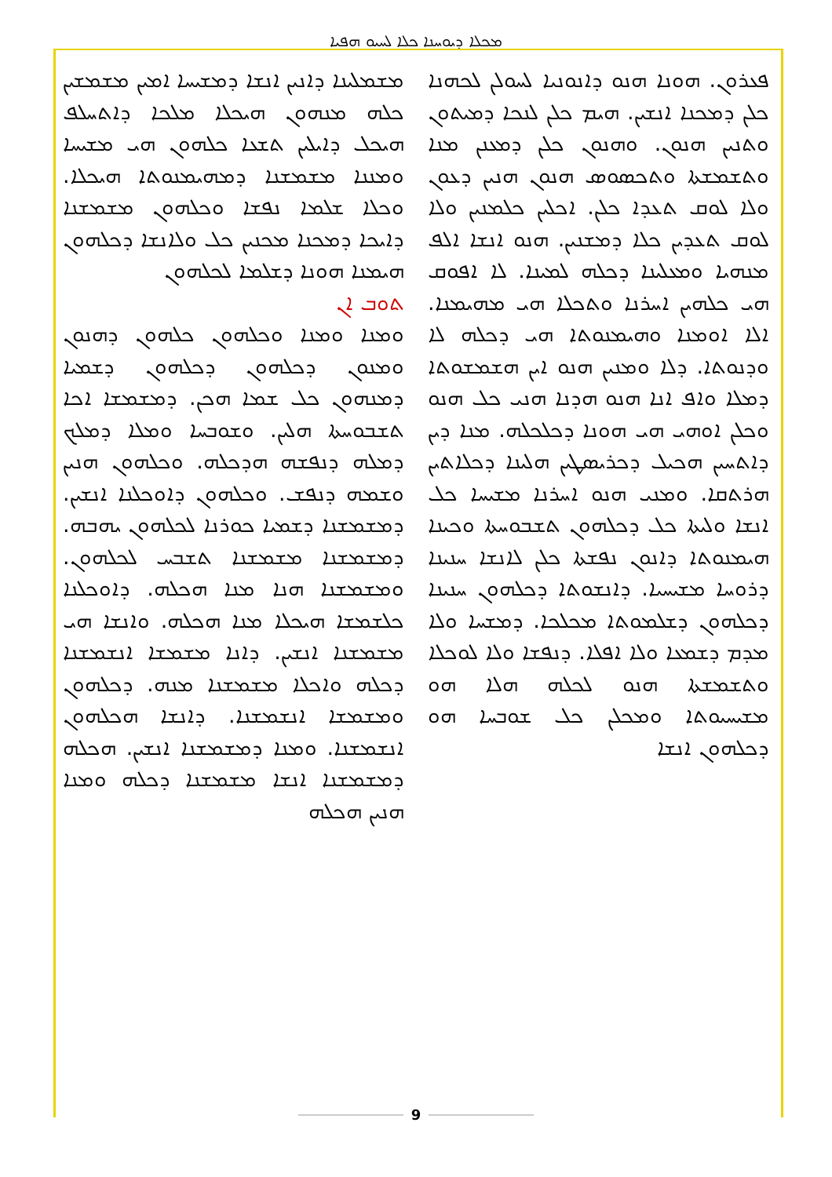ܡܟܠܐ ܕܝܘܚܢܐ ܟܠܐ ܠܚܝܘ ܗܦܝܐ
ܦܥܪܘܢ. ܗܘܢܐ ܗܢܘ ܕܐܢܘܢܝܐ ܠܚܘܠܢ ܠܟܗܢܐ ܟܠܢ ܕܡܟܢܐ ܐܢܫܝܢ. ܗܝܡ ܟܠܢ ܠܢܟܐ ܕܡܝܬܘܢ ܘܬܢܝܢ ܗܢܘܢ. ܘܗܢܘܢ ܟܠܢ ܕܡܥܢܢ ܡܢܐ ܘܬܫܡܫܬܐ ܘܬܟܣܘܣ ܗܢܘܢ ܗܢܝܢ ܕܥܘܢ ܘܠܐ ܠܘܩ ܬܥܕܐ ܟܠܢ. ܐܟܠܝܢ ܟܠܡܢܝܢ ܘܠܐ ܠܘܩ ܬܥܕܝܢ ܟܠܐ ܕܡܫܢܝܢ. ܗܢܘ ܐܢܫܐ ܐܠܦ ܡܢܗܝܐ ܘܡܥܠܝܢܐ ܕܟܠܗ ܠܡܝܢܐ. ܠܐ ܐܦܘܩ ܗܝ ܟܠܗܝܢ ܐܚܪܢܐ ܘܬܟܠܐ ܗܝ ܡܗܝܡܢܐ. ܐܠܐ ܐܘܡܢܐ ܘܗܝܡܢܘܬܐ ܗܝ ܕܟܠܗ ܠܐ ܘܕܢܘܬܐ. ܕܠܐ ܘܡܢܝܢ ܗܢܘ ܐܝܢ ܗܫܡܫܘܬܐ ܕܡܠܐ ܘܐܦ ܐܢܐ ܗܢܘ ܗܕܢܐ ܗܢܝ ܟܠ ܗܢܘ ܘܟܠܢ ܐܘܗܝ ܗܝ ܗܘܢܐ ܕܟܠܟܠܗ. ܡܢܐ ܕܝܢ ܕܐܬܚܝܢ ܗܟܝܠ ܕܟܪܝܣܛܝܢ ܗܠܝܢܐ ܕܟܠܐܬܝܢ ܗܪܬܩܐ. ܘܡܢܝ ܗܢܘ ܐܚܪܢܐ ܡܫܝܚܐ ܟܠ ܐܢܫܐ ܘܠܝܬܐ ܟܠ ܕܟܠܗܘܢ ܬܫܒܘܚܬܐ ܘܟܝܢܐ ܗܝܡܢܘܬܐ ܕܐܢܘܢ ܢܦܫܬܐ ܟܠܢ ܠܐܢܫܐ ܚܢܝܢܐ ܕܪܘܚܐ ܡܫܝܚܝܐ. ܕܐܢܫܘܬܐ ܕܟܠܗܘܢ ܚܢܝܢܐ ܕܟܠܗܘܢ ܕܫܠܡܘܬܐ ܡܟܠܟܐ. ܕܡܫܚܐ ܘܠܐ ܡܕܡ ܕܫܡܥܐ ܘܠܐ ܐܦܠܐ. ܕܢܦܫܐ ܘܠܐ ܠܘܟܠܐ ܘܬܫܡܫܬܐ ܗܢܘ ܠܟܠܗ ܗܠܐ ܗܘ ܡܫܝܚܝܘܬܐ ܘܡܟܠܢ ܟܠ ܫܘܒܚܐ ܗܘ ܕܟܠܗܘܢ ܐܢܫܐ
ܡܫܡܠܝܢܐ ܕܐܢܝܢ ܐܢܫܐ ܕܡܫܝܚܐ ܐܡܝܢ ܡܫܡܫܝܢ ܟܠܗ ܡܢܗܘܢ ܗܝܟܠܐ ܡܠܟܐ ܕܐܬܚܠܦ ܗܝܟܠ ܕܐܝܠܝܢ ܬܫܥܐ ܟܠܗܘܢ ܗܝ ܡܫܝܚܐ ܘܡܢܢܐ ܡܫܡܫܢܐ ܕܡܗܝܡܢܘܬܐ ܗܝܟܠܐ. ܘܟܠܐ ܫܠܡܐ ܢܦܫܐ ܘܟܠܗܘܢ ܡܫܡܫܢܐ ܕܐܝܟܐ ܕܡܟܢܐ ܡܟܢܝܢ ܟܠ ܘܠܐܢܫܐ ܕܟܠܗܘܢ ܗܝܡܢܐ ܗܘܢܐ ܕܫܠܡܐ ܠܟܠܗܘܢ
ܬܘܒ ܐܢ
ܘܡܢܐ ܘܡܢܐ ܘܟܠܗܘܢ ܟܠܗܘܢ ܕܗܢܘܢ ܘܡܢܘܢ ܕܟܠܗܘܢ ܕܟܠܗܘܢ ܕܫܡܝܐ ܕܡܢܗܘܢ ܟܠ ܫܡܐ ܗܟܢ. ܕܡܫܡܫܐ ܐܟܐ ܬܫܒܘܚܬܐ ܗܠܝܢ. ܘܫܘܒܚܐ ܘܡܠܐ ܕܡܠܟ ܕܡܠܗ ܕܢܦܫܗ ܗܕܟܠܗ. ܘܟܠܗܘܢ ܗܢܝܢ ܘܫܡܗ ܕܢܦܫ. ܘܟܠܗܘܢ ܕܐܘܟܠܢܐ ܐܢܫܝܢ. ܕܡܫܡܫܢܐ ܕܫܡܝܐ ܟܘܪܢܐ ܠܟܠܗܘܢ ܝܗܒܗ. ܕܡܫܡܫܢܐ ܡܫܡܫܢܐ ܬܫܒܚ ܠܟܠܗܘܢ. ܘܡܫܡܫܢܐ ܗܢܐ ܡܢܐ ܗܟܠܗ. ܕܐܘܟܠܢܐ ܟܠܫܡܫܐ ܗܝܟܠܐ ܡܢܐ ܗܟܠܗ. ܘܐܢܫܐ ܗܝ ܡܫܡܫܢܐ ܐܢܫܝܢ. ܕܐܢܐ ܡܫܡܫܐ ܐܢܫܡܫܢܐ ܕܟܠܗ ܘܐܟܠܐ ܡܫܡܫܢܐ ܡܢܗ. ܕܟܠܗܘܢ ܘܡܫܡܫܐ ܐܢܫܡܫܢܐ. ܕܐܢܫܐ ܗܟܠܗܘܢ ܐܢܫܡܫܢܐ. ܘܡܢܐ ܕܡܫܡܫܢܐ ܐܢܫܝܢ. ܗܟܠܗ ܕܡܫܡܫܢܐ ܐܢܫܐ ܡܫܡܫܢܐ ܕܟܠܗ ܘܡܢܐ ܗܢܝܢ ܗܟܠܗ
9